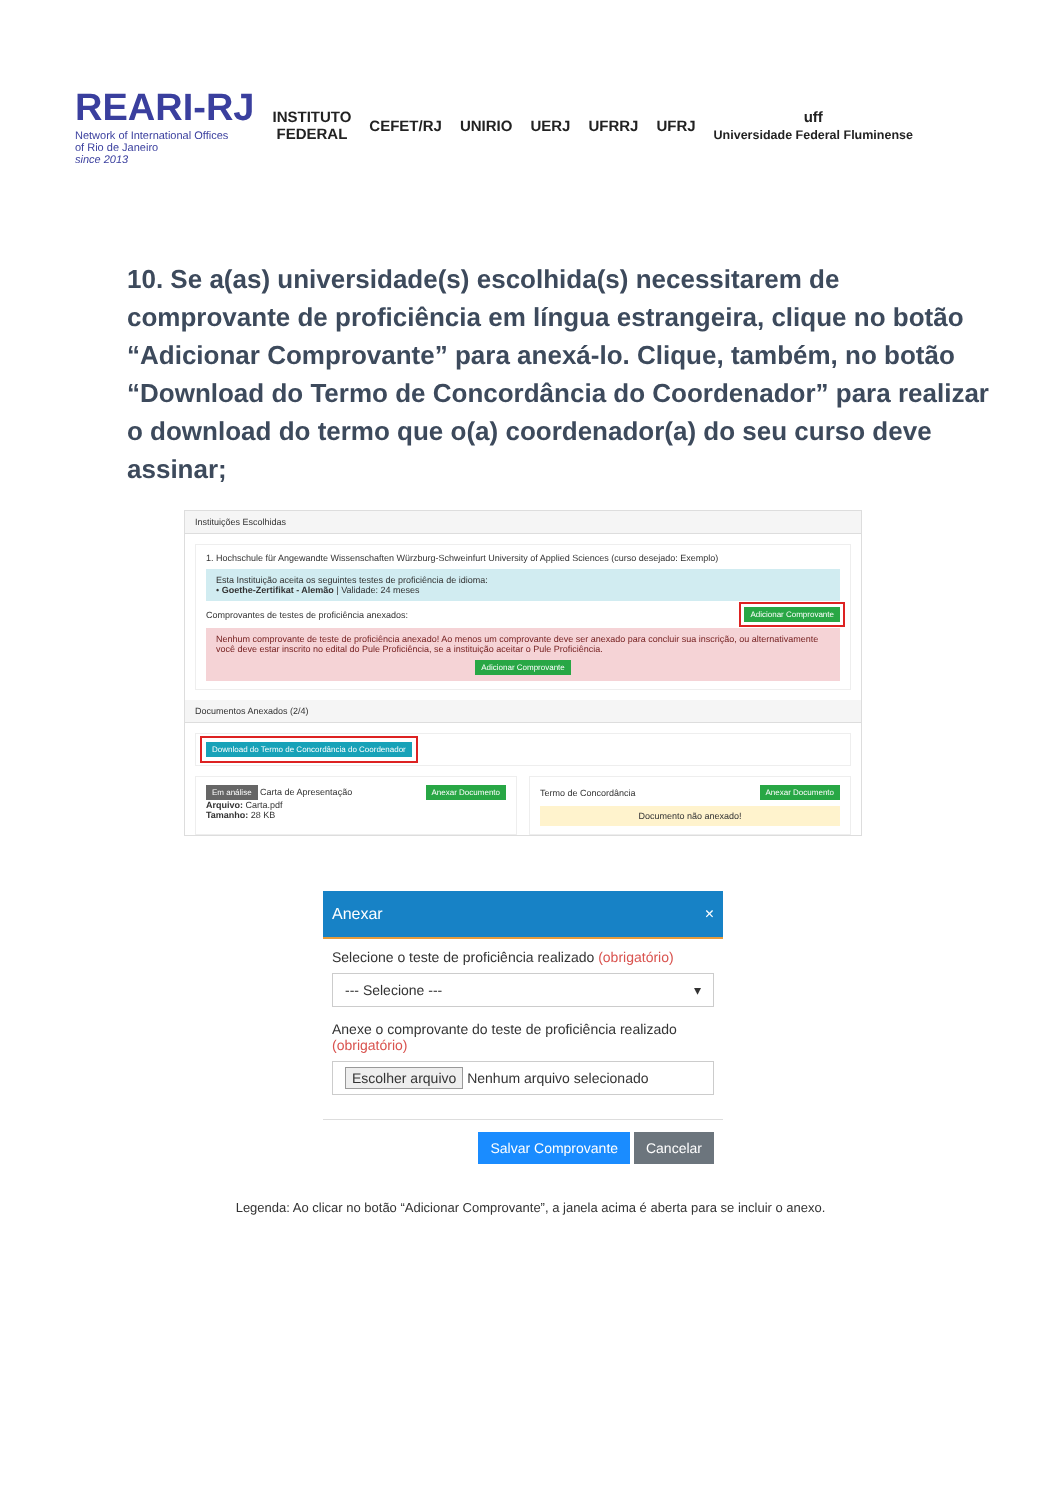REARI-RJ
Network of International Offices
of Rio de Janeiro
since 2013
INSTITUTO
FEDERAL
CEFET/RJ UNIRIO UERJ UFRRJ UFRJ
uff
Universidade Federal Fluminense
10. Se a(as) universidade(s) escolhida(s) necessitarem de comprovante de proficiência em língua estrangeira, clique no botão “Adicionar Comprovante” para anexá-lo. Clique, também, no botão “Download do Termo de Concordância do Coordenador” para realizar o download do termo que o(a) coordenador(a) do seu curso deve assinar;
Instituições Escolhidas
1. Hochschule für Angewandte Wissenschaften Würzburg-Schweinfurt University of Applied Sciences (curso desejado: Exemplo)
Esta Instituição aceita os seguintes testes de proficiência de idioma:
• Goethe-Zertifikat - Alemão | Validade: 24 meses
Comprovantes de testes de proficiência anexados: Adicionar Comprovante
Nenhum comprovante de teste de proficiência anexado! Ao menos um comprovante deve ser anexado para concluir sua inscrição, ou alternativamente você deve estar inscrito no edital do Pule Proficiência, se a instituição aceitar o Pule Proficiência.
Adicionar Comprovante
Documentos Anexados (2/4)
Download do Termo de Concordância do Coordenador
Em análise Carta de Apresentação Anexar Documento
Arquivo: Carta.pdf
Tamanho: 28 KB
Termo de Concordância Anexar Documento
Documento não anexado!
Anexar ×
Selecione o teste de proficiência realizado (obrigatório)
--- Selecione --- ▾
Anexe o comprovante do teste de proficiência realizado (obrigatório)
Escolher arquivo Nenhum arquivo selecionado
Salvar Comprovante Cancelar
Legenda: Ao clicar no botão “Adicionar Comprovante”, a janela acima é aberta para se incluir o anexo.